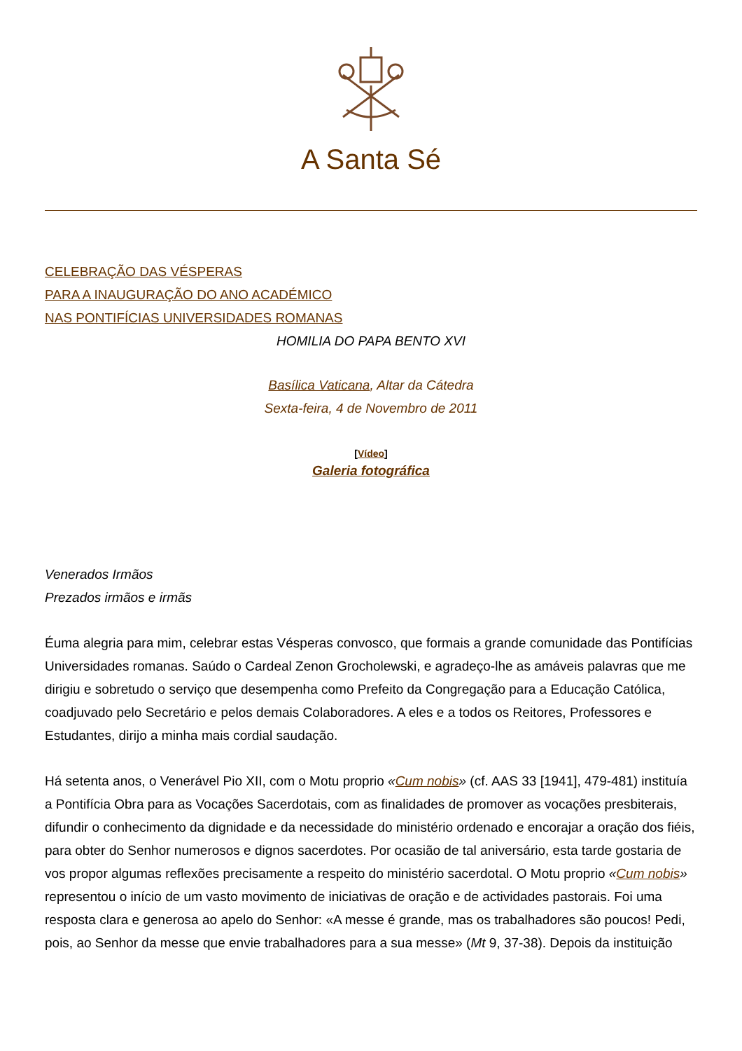A Santa Sé
CELEBRAÇÃO DAS VÉSPERAS
PARA A INAUGURAÇÃO DO ANO ACADÉMICO
NAS PONTIFÍCIAS UNIVERSIDADES ROMANAS
HOMILIA DO PAPA BENTO XVI
Basílica Vaticana, Altar da Cátedra
Sexta-feira, 4 de Novembro de 2011
[Vídeo]
Galeria fotográfica
Venerados Irmãos
Prezados irmãos e irmãs
Éuma alegria para mim, celebrar estas Vésperas convosco, que formais a grande comunidade das Pontifícias Universidades romanas. Saúdo o Cardeal Zenon Grocholewski, e agradeço-lhe as amáveis palavras que me dirigiu e sobretudo o serviço que desempenha como Prefeito da Congregação para a Educação Católica, coadjuvado pelo Secretário e pelos demais Colaboradores. A eles e a todos os Reitores, Professores e Estudantes, dirijo a minha mais cordial saudação.
Há setenta anos, o Venerável Pio XII, com o Motu proprio «Cum nobis» (cf. AAS 33 [1941], 479-481) instituía a Pontifícia Obra para as Vocações Sacerdotais, com as finalidades de promover as vocações presbiterais, difundir o conhecimento da dignidade e da necessidade do ministério ordenado e encorajar a oração dos fiéis, para obter do Senhor numerosos e dignos sacerdotes. Por ocasião de tal aniversário, esta tarde gostaria de vos propor algumas reflexões precisamente a respeito do ministério sacerdotal. O Motu proprio «Cum nobis» representou o início de um vasto movimento de iniciativas de oração e de actividades pastorais. Foi uma resposta clara e generosa ao apelo do Senhor: «A messe é grande, mas os trabalhadores são poucos! Pedi, pois, ao Senhor da messe que envie trabalhadores para a sua messe» (Mt 9, 37-38). Depois da instituição